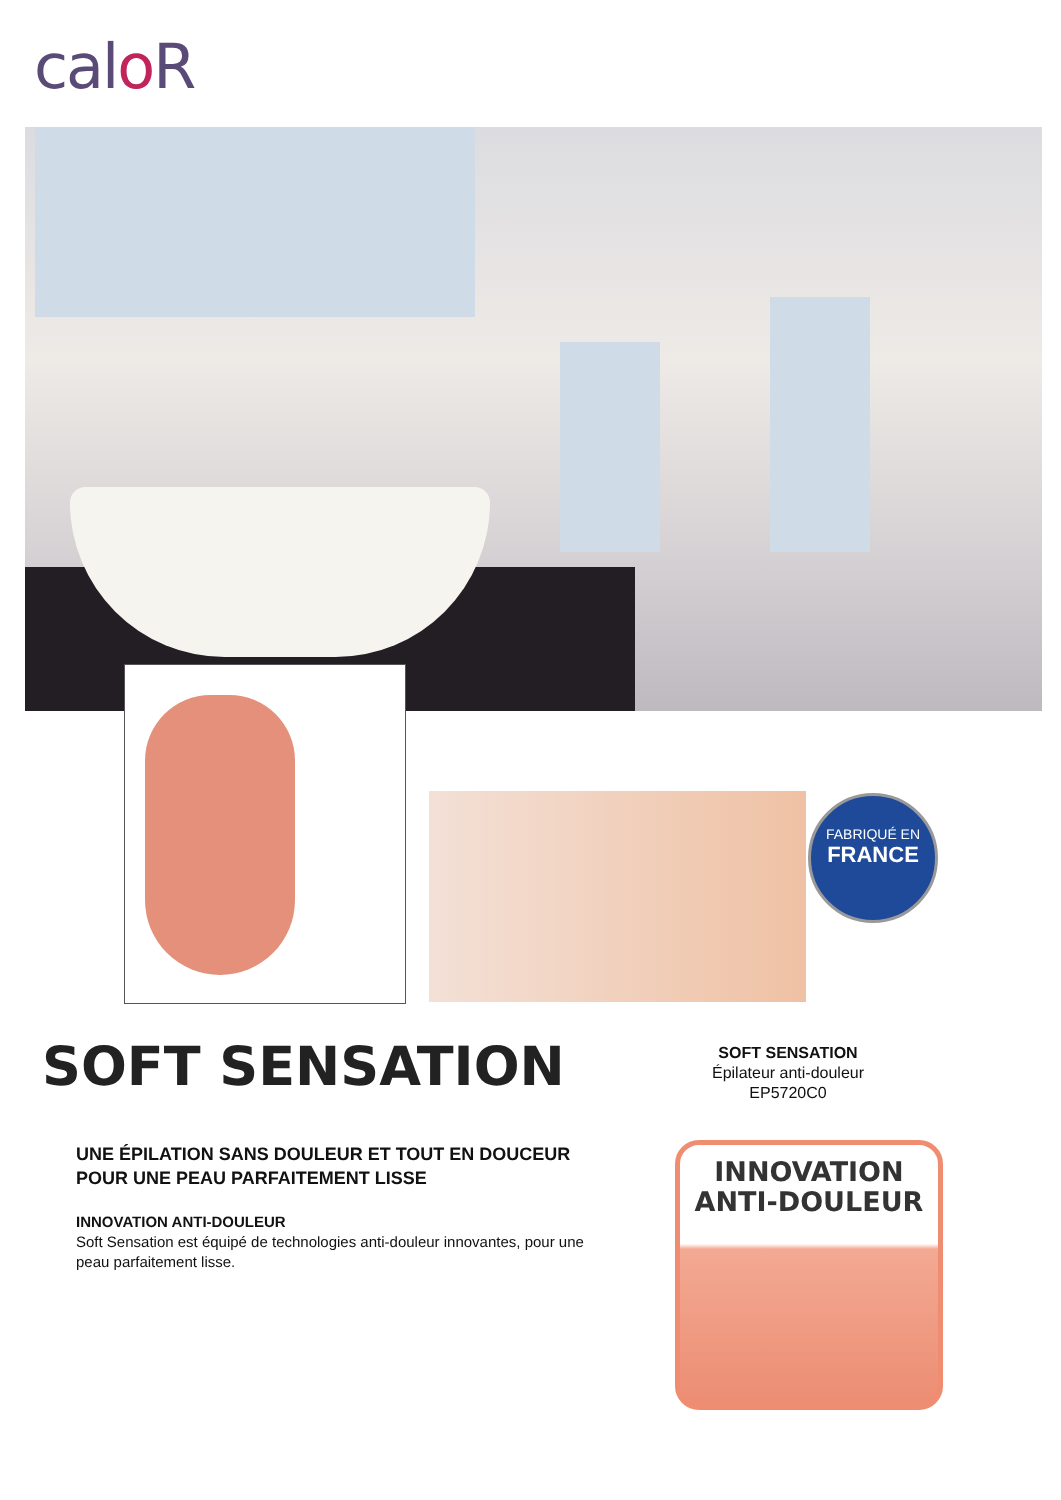calo R
FABRIQUÉ EN
FRANCE
SOFT SENSATION
SOFT SENSATION
Épilateur anti-douleur
EP5720C0
UNE ÉPILATION SANS DOULEUR ET TOUT EN DOUCEUR POUR UNE PEAU PARFAITEMENT LISSE
INNOVATION ANTI-DOULEUR
Soft Sensation est équipé de technologies anti-douleur innovantes, pour une peau parfaitement lisse.
INNOVATION
ANTI-DOULEUR